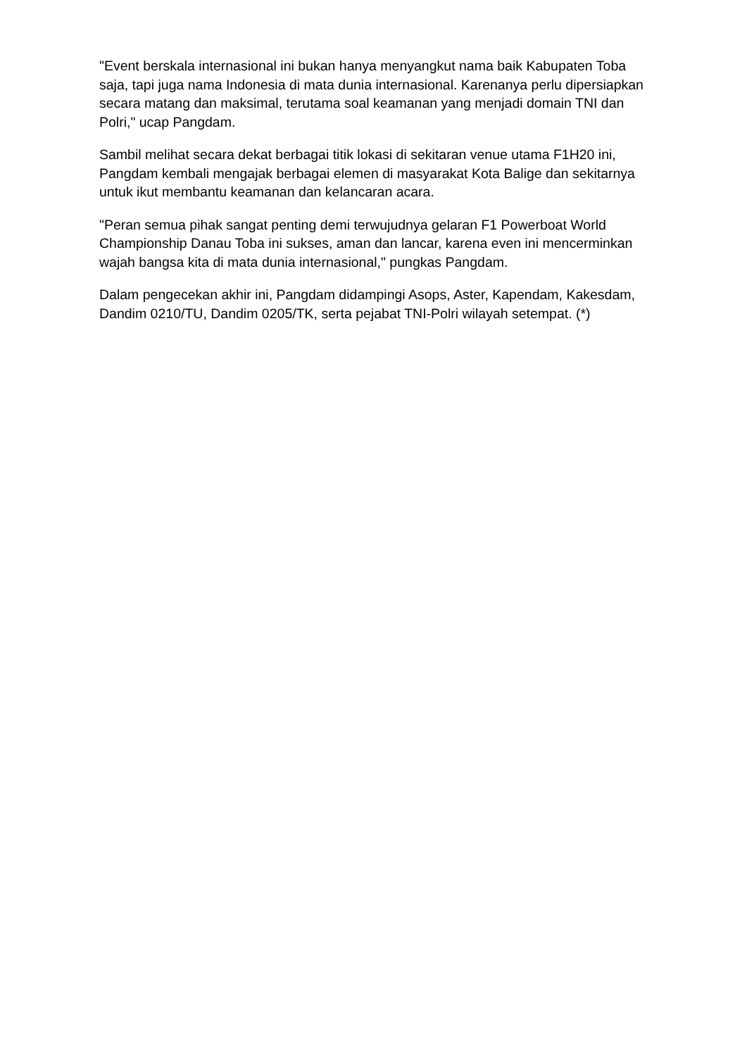"Event berskala internasional ini bukan hanya menyangkut nama baik Kabupaten Toba saja, tapi juga nama Indonesia di mata dunia internasional. Karenanya perlu dipersiapkan secara matang dan maksimal, terutama soal keamanan yang menjadi domain TNI dan Polri," ucap Pangdam.
Sambil melihat secara dekat berbagai titik lokasi di sekitaran venue utama F1H20 ini, Pangdam kembali mengajak berbagai elemen di masyarakat Kota Balige dan sekitarnya untuk ikut membantu keamanan dan kelancaran acara.
"Peran semua pihak sangat penting demi terwujudnya gelaran F1 Powerboat World Championship Danau Toba ini sukses, aman dan lancar, karena even ini mencerminkan wajah bangsa kita di mata dunia internasional," pungkas Pangdam.
Dalam pengecekan akhir ini, Pangdam didampingi Asops, Aster, Kapendam, Kakesdam, Dandim 0210/TU, Dandim 0205/TK, serta pejabat TNI-Polri wilayah setempat. (*)